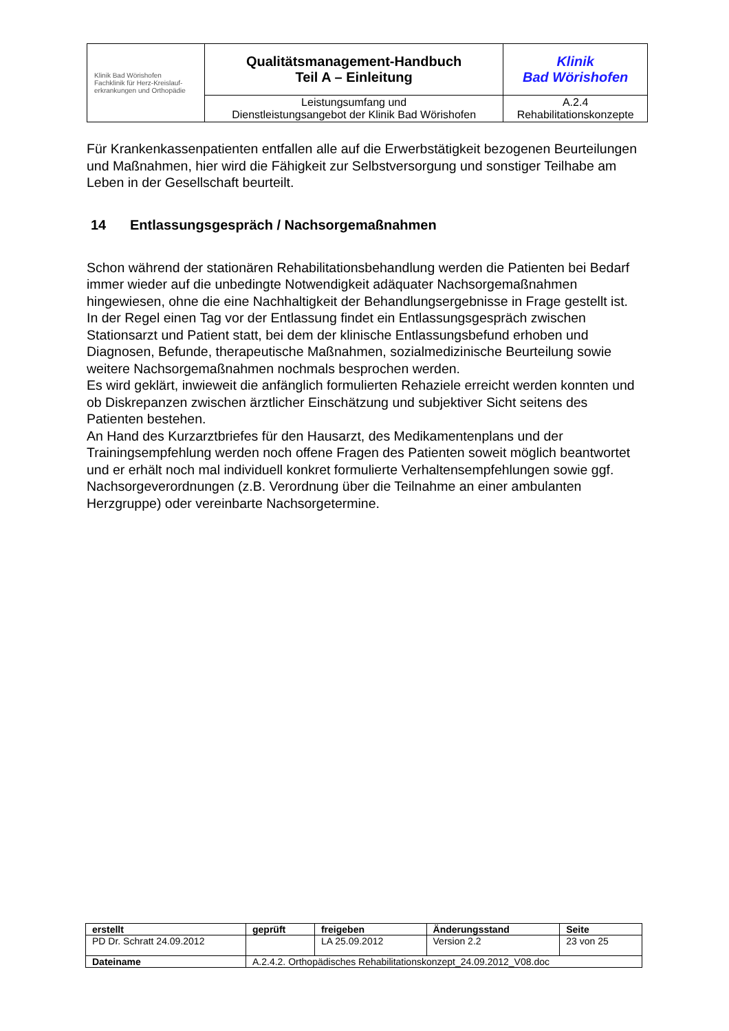| Klinik Bad Wörishofen Fachklinik für Herz-Kreislauf- erkrankungen und Orthopädie | Qualitätsmanagement-Handbuch Teil A – Einleitung | Klinik Bad Wörishofen |
| | Leistungsumfang und Dienstleistungsangebot der Klinik Bad Wörishofen | A.2.4 Rehabilitationskonzepte |
Für Krankenkassenpatienten entfallen alle auf die Erwerbstätigkeit bezogenen Beurteilungen und Maßnahmen, hier wird die Fähigkeit zur Selbstversorgung und sonstiger Teilhabe am Leben in der Gesellschaft beurteilt.
14 Entlassungsgespräch / Nachsorgemaßnahmen
Schon während der stationären Rehabilitationsbehandlung werden die Patienten bei Bedarf immer wieder auf die unbedingte Notwendigkeit adäquater Nachsorgemaßnahmen hingewiesen, ohne die eine Nachhaltigkeit der Behandlungsergebnisse in Frage gestellt ist.
In der Regel einen Tag vor der Entlassung findet ein Entlassungsgespräch zwischen Stationsarzt und Patient statt, bei dem der klinische Entlassungsbefund erhoben und Diagnosen, Befunde, therapeutische Maßnahmen, sozialmedizinische Beurteilung sowie weitere Nachsorgemaßnahmen nochmals besprochen werden.
Es wird geklärt, inwieweit die anfänglich formulierten Rehaziele erreicht werden konnten und ob Diskrepanzen zwischen ärztlicher Einschätzung und subjektiver Sicht seitens des Patienten bestehen.
An Hand des Kurzarztbriefes für den Hausarzt, des Medikamentenplans und der Trainingsempfehlung werden noch offene Fragen des Patienten soweit möglich beantwortet und er erhält noch mal individuell konkret formulierte Verhaltensempfehlungen sowie ggf. Nachsorgeverordnungen (z.B. Verordnung über die Teilnahme an einer ambulanten Herzgruppe) oder vereinbarte Nachsorgetermine.
| erstellt | geprüft | freigeben | Änderungsstand | Seite |
| --- | --- | --- | --- | --- |
| PD Dr. Schratt 24.09.2012 | | LA 25.09.2012 | Version 2.2 | 23 von 25 |
| Dateiname | A.2.4.2. Orthopädisches Rehabilitationskonzept_24.09.2012_V08.doc | | | |